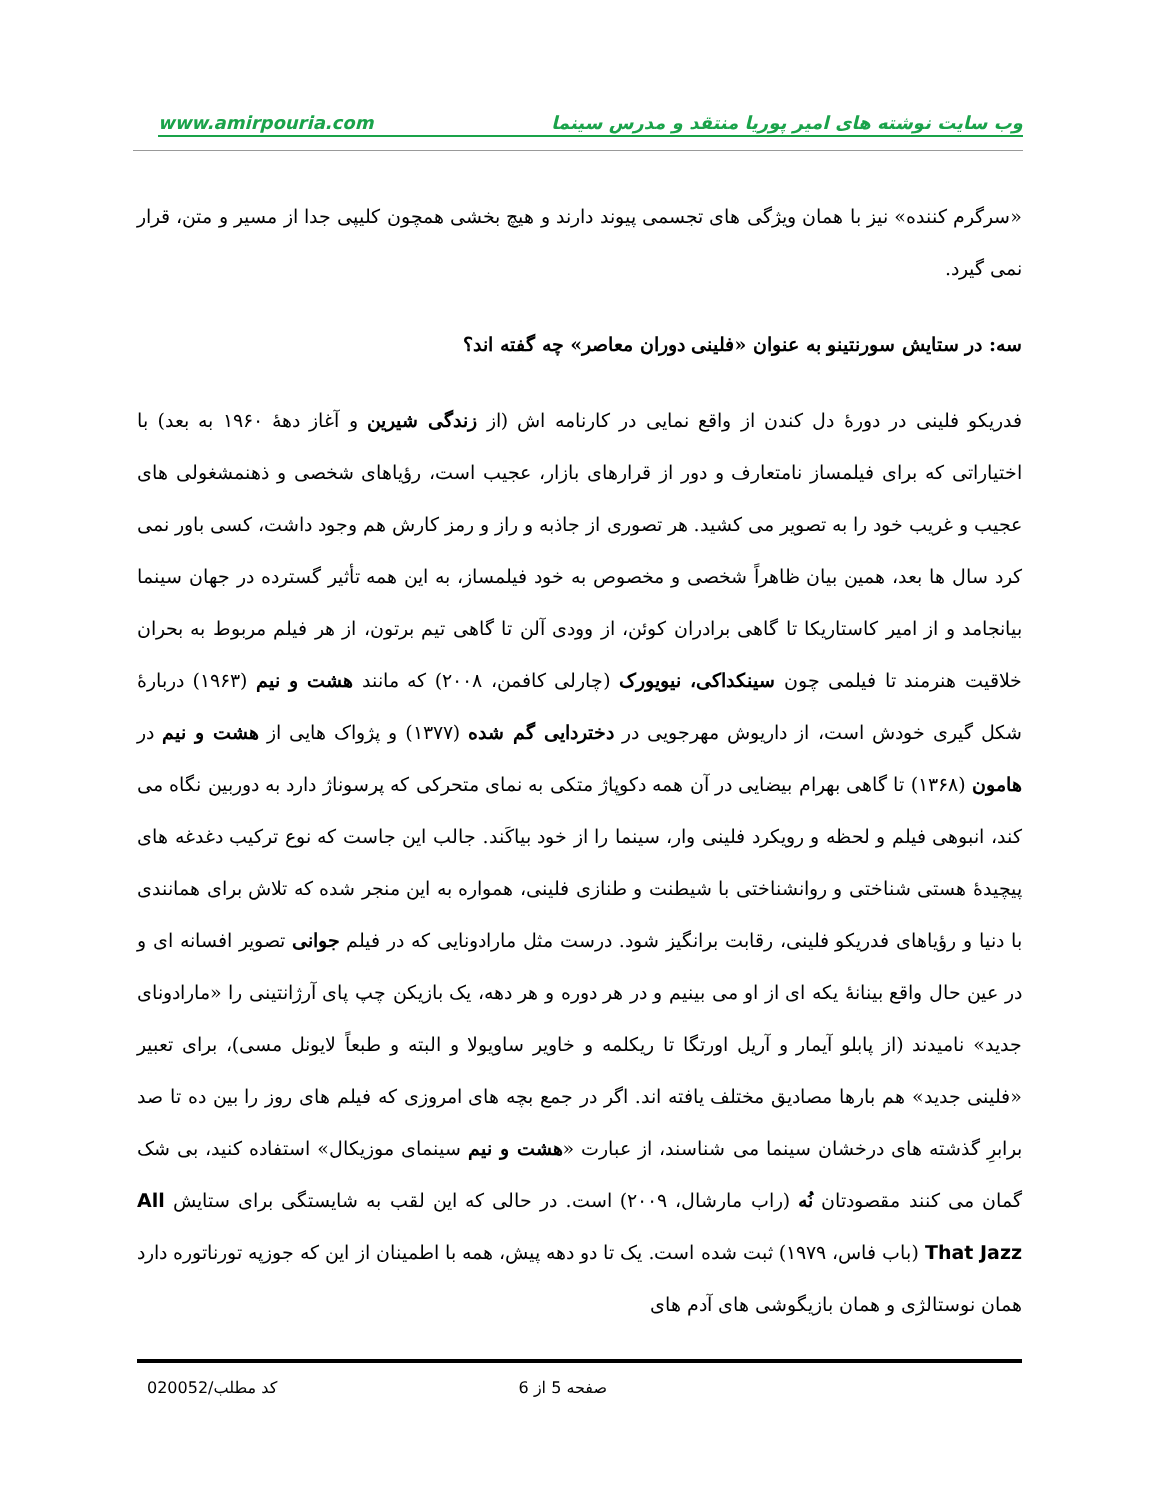وب سایت نوشته های امیر پوریا منتقد و مدرس سینما www.amirpouria.com
«سرگرم کننده» نیز با همان ویژگی های تجسمی پیوند دارند و هیچ بخشی همچون کلیپی جدا از مسیر و متن، قرار نمی گیرد.
سه: در ستایش سورنتینو به عنوان «فلینی دوران معاصر» چه گفته اند؟
فدریکو فلینی در دورهٔ دل کندن از واقع نمایی در کارنامه اش (از زندگی شیرین و آغاز دههٔ ۱۹۶۰ به بعد) با اختیاراتی که برای فیلمساز نامتعارف و دور از قرارهای بازار، عجیب است، رؤیاهای شخصی و ذهنمشغولی های عجیب و غریب خود را به تصویر می کشید. هر تصوری از جاذبه و راز و رمز کارش هم وجود داشت، کسی باور نمی کرد سال ها بعد، همین بیان ظاهراً شخصی و مخصوص به خود فیلمساز، به این همه تأثیر گسترده در جهان سینما بیانجامد و از امیر کاستاریکا تا گاهی برادران کوئن، از وودی آلن تا گاهی تیم برتون، از هر فیلم مربوط به بحران خلاقیت هنرمند تا فیلمی چون سینکداکی، نیویورک (چارلی کافمن، ۲۰۰۸) که مانند هشت و نیم (۱۹۶۳) دربارهٔ شکل گیری خودش است، از داریوش مهرجویی در دختردایی گم شده (۱۳۷۷) و پژواک هایی از هشت و نیم در هامون (۱۳۶۸) تا گاهی بهرام بیضایی در آن همه دکوپاژ متکی به نمای متحرکی که پرسوناژ دارد به دوربین نگاه می کند، انبوهی فیلم و لحظه و رویکرد فلینی وار، سینما را از خود بیاکَند. جالب این جاست که نوع ترکیب دغدغه های پیچیدهٔ هستی شناختی و روانشناختی با شیطنت و طنازی فلینی، همواره به این منجر شده که تلاش برای همانندی با دنیا و رؤیاهای فدریکو فلینی، رقابت برانگیز شود. درست مثل مارادونایی که در فیلم جوانی تصویر افسانه ای و در عین حال واقع بینانهٔ یکه ای از او می بینیم و در هر دوره و هر دهه، یک بازیکن چپ پای آرژانتینی را «مارادونای جدید» نامیدند (از پابلو آیمار و آریل اورتگا تا ریکلمه و خاویر ساویولا و البته و طبعاً لایونل مسی)، برای تعبیر «فلینی جدید» هم بارها مصادیق مختلف یافته اند. اگر در جمع بچه های امروزی که فیلم های روز را بین ده تا صد برابرِ گذشته های درخشان سینما می شناسند، از عبارت «هشت و نیم سینمای موزیکال» استفاده کنید، بی شک گمان می کنند مقصودتان نُه (راب مارشال، ۲۰۰۹) است. در حالی که این لقب به شایستگی برای ستایش All That Jazz (باب فاس، ۱۹۷۹) ثبت شده است. یک تا دو دهه پیش، همه با اطمینان از این که جوزپه تورناتوره دارد همان نوستالژی و همان بازیگوشی های آدم های
صفحه 5 از 6 کد مطلب/020052